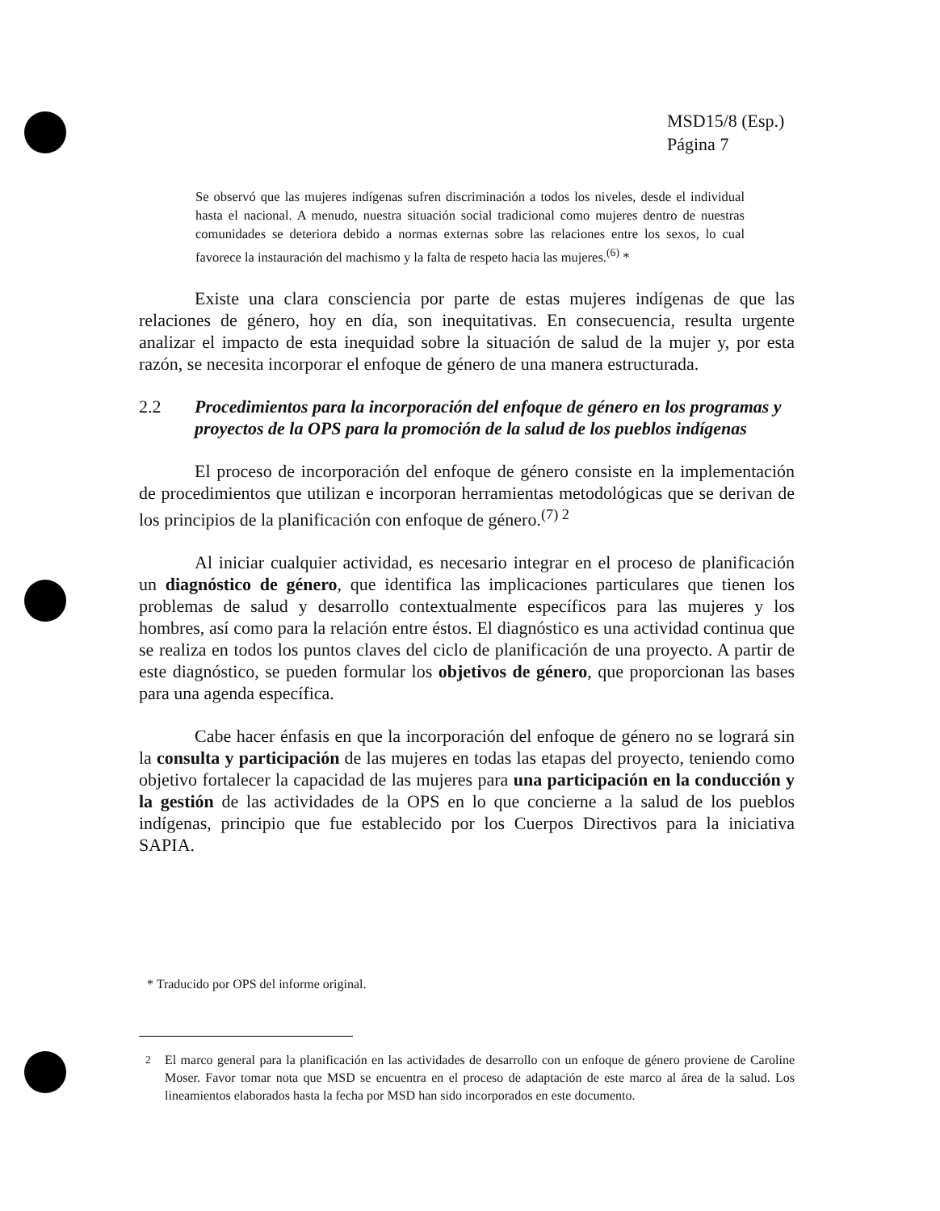MSD15/8 (Esp.)
Página 7
Se observó que las mujeres indígenas sufren discriminación a todos los niveles, desde el individual hasta el nacional. A menudo, nuestra situación social tradicional como mujeres dentro de nuestras comunidades se deteriora debido a normas externas sobre las relaciones entre los sexos, lo cual favorece la instauración del machismo y la falta de respeto hacia las mujeres.<sup>(6)</sup> *
Existe una clara consciencia por parte de estas mujeres indígenas de que las relaciones de género, hoy en día, son inequitativas. En consecuencia, resulta urgente analizar el impacto de esta inequidad sobre la situación de salud de la mujer y, por esta razón, se necesita incorporar el enfoque de género de una manera estructurada.
2.2 Procedimientos para la incorporación del enfoque de género en los programas y proyectos de la OPS para la promoción de la salud de los pueblos indígenas
El proceso de incorporación del enfoque de género consiste en la implementación de procedimientos que utilizan e incorporan herramientas metodológicas que se derivan de los principios de la planificación con enfoque de género.<sup>(7) 2</sup>
Al iniciar cualquier actividad, es necesario integrar en el proceso de planificación un diagnóstico de género, que identifica las implicaciones particulares que tienen los problemas de salud y desarrollo contextualmente específicos para las mujeres y los hombres, así como para la relación entre éstos. El diagnóstico es una actividad continua que se realiza en todos los puntos claves del ciclo de planificación de una proyecto. A partir de este diagnóstico, se pueden formular los objetivos de género, que proporcionan las bases para una agenda específica.
Cabe hacer énfasis en que la incorporación del enfoque de género no se logrará sin la consulta y participación de las mujeres en todas las etapas del proyecto, teniendo como objetivo fortalecer la capacidad de las mujeres para una participación en la conducción y la gestión de las actividades de la OPS en lo que concierne a la salud de los pueblos indígenas, principio que fue establecido por los Cuerpos Directivos para la iniciativa SAPIA.
* Traducido por OPS del informe original.
<sup>2</sup> El marco general para la planificación en las actividades de desarrollo con un enfoque de género proviene de Caroline Moser. Favor tomar nota que MSD se encuentra en el proceso de adaptación de este marco al área de la salud. Los lineamientos elaborados hasta la fecha por MSD han sido incorporados en este documento.